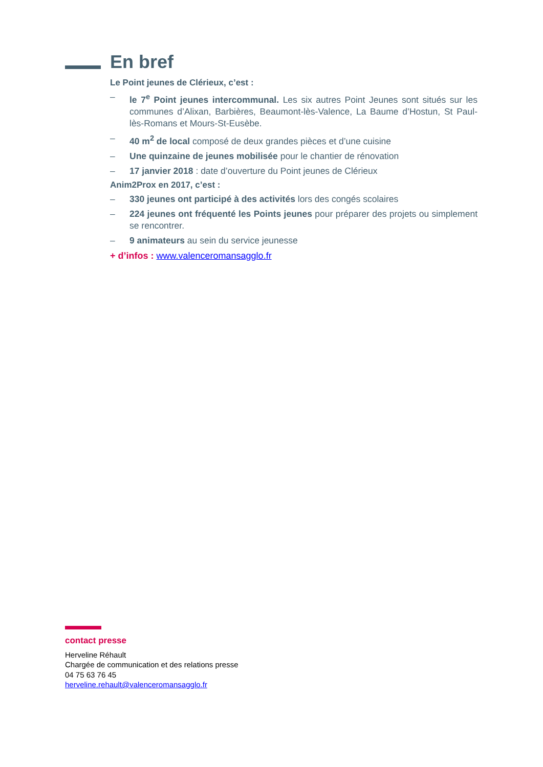En bref
Le Point jeunes de Clérieux, c’est :
– le 7<sup>e</sup> Point jeunes intercommunal. Les six autres Point Jeunes sont situés sur les communes d’Alixan, Barbières, Beaumont-lès-Valence, La Baume d’Hostun, St Paul-lès-Romans et Mours-St-Eusèbe.
– 40 m<sup>2</sup> de local composé de deux grandes pièces et d’une cuisine
– Une quinzaine de jeunes mobilisée pour le chantier de rénovation
– 17 janvier 2018 : date d’ouverture du Point jeunes de Clérieux
Anim2Prox en 2017, c’est :
– 330 jeunes ont participé à des activités lors des congés scolaires
– 224 jeunes ont fréquenté les Points jeunes pour préparer des projets ou simplement se rencontrer.
– 9 animateurs au sein du service jeunesse
+ d’infos : www.valenceromansagglo.fr
contact presse
Herveline Réhault
Chargée de communication et des relations presse
04 75 63 76 45
herveline.rehault@valenceromansagglo.fr